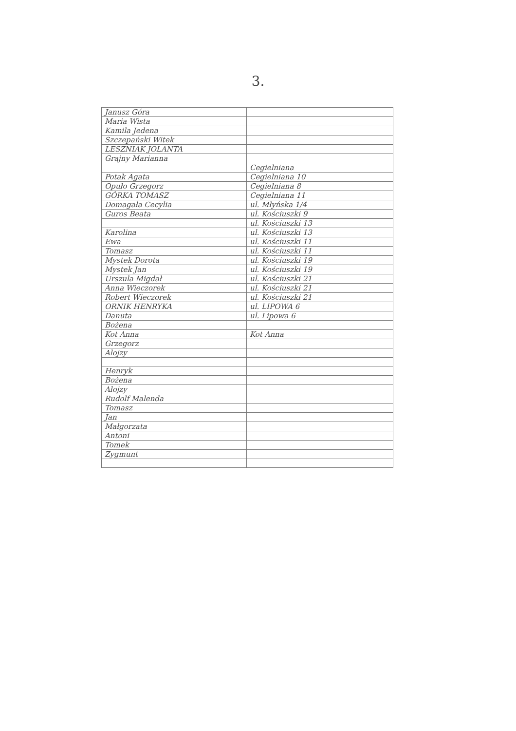3.
| Janusz Góra | |
| Maria Wista | |
| Kamila Jedena | |
| Szczepański Witek | |
| LESZNIAK JOLANTA | |
| Grajny Marianna | |
| | Cegielniana |
| Potak Agata | Cegielniana 10 |
| Opuło Grzegorz | Cegielniana 8 |
| GÓRKA TOMASZ | Cegielniana 11 |
| Domagała Cecylia | ul. Młyńska 1/4 |
| Guros Beata | ul. Kościuszki 9 |
| | ul. Kościuszki 13 |
| Karolina | ul. Kościuszki 13 |
| Ewa | ul. Kościuszki 11 |
| Tomasz | ul. Kościuszki 11 |
| Mystek Dorota | ul. Kościuszki 19 |
| Mystek Jan | ul. Kościuszki 19 |
| Urszula Migdał | ul. Kościuszki 21 |
| Anna Wieczorek | ul. Kościuszki 21 |
| Robert Wieczorek | ul. Kościuszki 21 |
| ORNIK HENRYKA | ul. LIPOWA 6 |
| Danuta | ul. Lipowa 6 |
| Bożena | |
| Kot Anna | Kot Anna |
| Grzegorz | |
| Alojzy | |
| Henryk | |
| Bożena | |
| Alojzy | |
| Rudolf Malenda | |
| Tomasz | |
| Jan | |
| Małgorzata | |
| Antoni | |
| Tomek | |
| Zygmunt | |